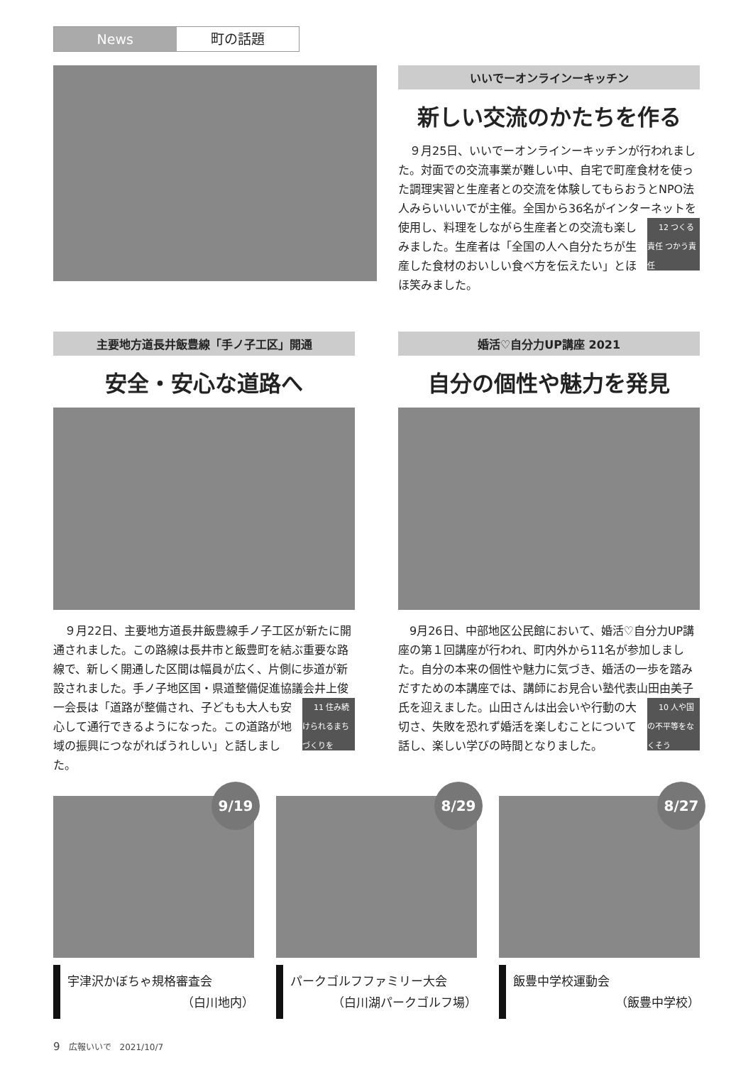News 町の話題
いいでーオンラインーキッチン
新しい交流のかたちを作る
９月25日、いいでーオンラインーキッチンが行われました。対面での交流事業が難しい中、自宅で町産食材を使った調理実習と生産者との交流を体験してもらおうとNPO法人みらいいいでが主催。全国から36名がインターネットを使用し、料理をしながら生産者と 12 つくる責任 つかう責任 の交流も楽しみました。生産者は「全国の人へ自分たちが生産した食材のおいしい食べ方を伝えたい」とほほ笑みました。
主要地方道長井飯豊線「手ノ子工区」開通
安全・安心な道路へ
９月22日、主要地方道長井飯豊線手ノ子工区が新たに開通されました。この路線は長井市と飯豊町を結ぶ重要な路線で、新しく開通した区間は幅員が広く、片側に歩道が新設されました。手ノ子地区国・県道整備促進協議会井上俊一会長は「道路が整備され、子ど 11 住み続けられるまちづくりを もも大人も安心して通行できるようになった。この道路が地域の振興につながればうれしい」と話しました。
婚活♡自分力UP講座 2021
自分の個性や魅力を発見
9月26日、中部地区公民館において、婚活♡自分力UP講座の第１回講座が行われ、町内外から11名が参加しました。自分の本来の個性や魅力に気づき、婚活の一歩を踏みだすための本講座では、講師にお見合い塾代表山田由美子氏を迎えました。山田さんは出会い 10 人や国の不平等をなくそう や行動の大切さ、失敗を恐れず婚活を楽しむことについて話し、楽しい学びの時間となりました。
9/19
宇津沢かぼちゃ規格審査会
（白川地内）
8/29
パークゴルフファミリー大会
（白川湖パークゴルフ場）
8/27
飯豊中学校運動会
（飯豊中学校）
9　広報いいで　2021/10/7